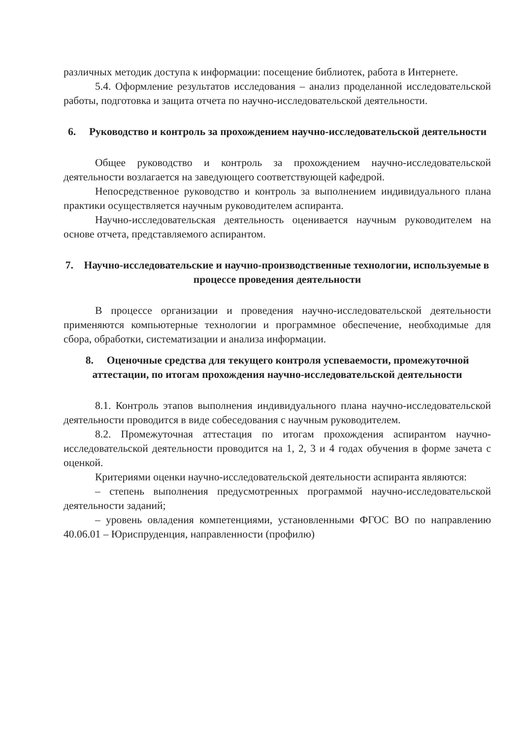различных методик доступа к информации: посещение библиотек, работа в Интернете.
5.4. Оформление результатов исследования – анализ проделанной исследовательской работы, подготовка и защита отчета по научно-исследовательской деятельности.
6. Руководство и контроль за прохождением научно-исследовательской деятельности
Общее руководство и контроль за прохождением научно-исследовательской деятельности возлагается на заведующего соответствующей кафедрой.
Непосредственное руководство и контроль за выполнением индивидуального плана практики осуществляется научным руководителем аспиранта.
Научно-исследовательская деятельность оценивается научным руководителем на основе отчета, представляемого аспирантом.
7. Научно-исследовательские и научно-производственные технологии, используемые в процессе проведения деятельности
В процессе организации и проведения научно-исследовательской деятельности применяются компьютерные технологии и программное обеспечение, необходимые для сбора, обработки, систематизации и анализа информации.
8. Оценочные средства для текущего контроля успеваемости, промежуточной аттестации, по итогам прохождения научно-исследовательской деятельности
8.1. Контроль этапов выполнения индивидуального плана научно-исследовательской деятельности проводится в виде собеседования с научным руководителем.
8.2. Промежуточная аттестация по итогам прохождения аспирантом научно-исследовательской деятельности проводится на 1, 2, 3 и 4 годах обучения в форме зачета с оценкой.
Критериями оценки научно-исследовательской деятельности аспиранта являются:
– степень выполнения предусмотренных программой научно-исследовательской деятельности заданий;
– уровень овладения компетенциями, установленными ФГОС ВО по направлению 40.06.01 – Юриспруденция, направленности (профилю)